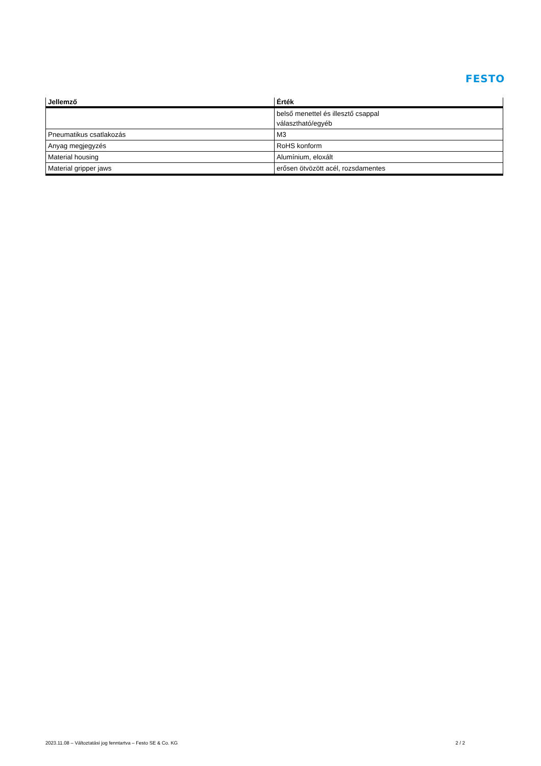FESTO
| Jellemző | Érték |
| --- | --- |
| | belső menettel és illesztő csappal választható/egyéb |
| Pneumatikus csatlakozás | M3 |
| Anyag megjegyzés | RoHS konform |
| Material housing | Alumínium, eloxált |
| Material gripper jaws | erősen ötvözött acél, rozsdamentes |
2023.11.08 – Változtatási jog fenntartva – Festo SE & Co. KG 2 / 2